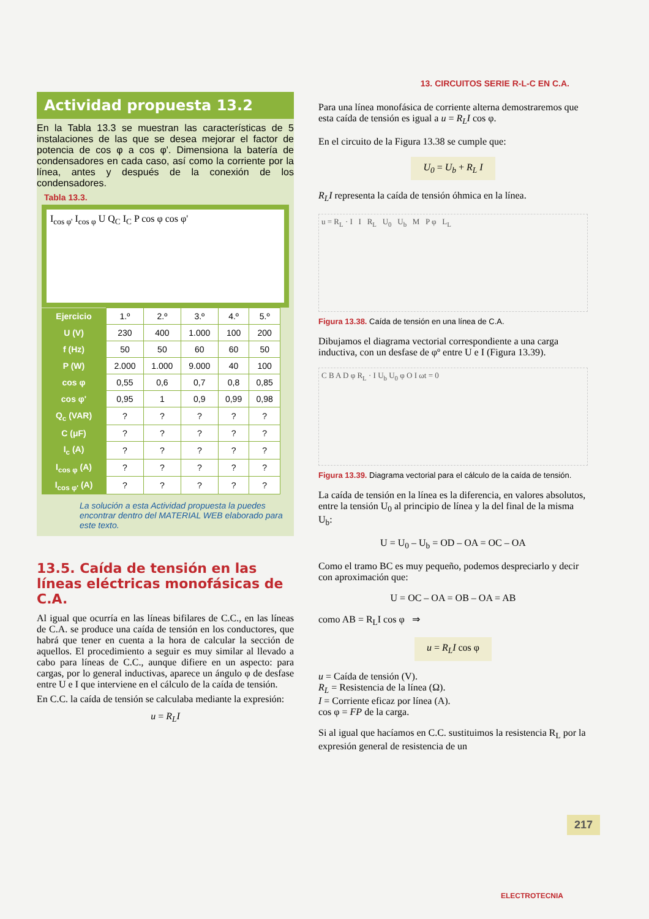13. CIRCUITOS SERIE R-L-C EN C.A.
Actividad propuesta 13.2
En la Tabla 13.3 se muestran las características de 5 instalaciones de las que se desea mejorar el factor de potencia de cos φ a cos φ'. Dimensiona la batería de condensadores en cada caso, así como la corriente por la línea, antes y después de la conexión de los condensadores.
Tabla 13.3.
I<sub>cos φ'</sub> I<sub>cos φ</sub> U Q<sub>C</sub> I<sub>C</sub> P cos φ cos φ'
| Ejercicio | 1.º | 2.º | 3.º | 4.º | 5.º |
| U (V) | 230 | 400 | 1.000 | 100 | 200 |
| f (Hz) | 50 | 50 | 60 | 60 | 50 |
| P (W) | 2.000 | 1.000 | 9.000 | 40 | 100 |
| cos φ | 0,55 | 0,6 | 0,7 | 0,8 | 0,85 |
| cos φ' | 0,95 | 1 | 0,9 | 0,99 | 0,98 |
| Q<sub>c</sub> (VAR) | ? | ? | ? | ? | ? |
| C (μF) | ? | ? | ? | ? | ? |
| I<sub>c</sub> (A) | ? | ? | ? | ? | ? |
| I<sub>cos φ</sub> (A) | ? | ? | ? | ? | ? |
| I<sub>cos φ'</sub> (A) | ? | ? | ? | ? | ? |
La solución a esta Actividad propuesta la puedes encontrar dentro del MATERIAL WEB elaborado para este texto.
13.5. Caída de tensión en las líneas eléctricas monofásicas de C.A.
Al igual que ocurría en las líneas bifilares de C.C., en las líneas de C.A. se produce una caída de tensión en los conductores, que habrá que tener en cuenta a la hora de calcular la sección de aquellos. El procedimiento a seguir es muy similar al llevado a cabo para líneas de C.C., aunque difiere en un aspecto: para cargas, por lo general inductivas, aparece un ángulo φ de desfase entre U e I que interviene en el cálculo de la caída de tensión.
En C.C. la caída de tensión se calculaba mediante la expresión:
u = R<sub>L</sub>I
Para una línea monofásica de corriente alterna demostraremos que esta caída de tensión es igual a u = R<sub>L</sub>I cos φ.
En el circuito de la Figura 13.38 se cumple que:
U<sub>0</sub> = U<sub>b</sub> + R<sub>L</sub> I
R<sub>L</sub>I representa la caída de tensión óhmica en la línea.
u = R<sub>L</sub> · I I R<sub>L</sub> U<sub>0</sub> U<sub>b</sub> M P φ L<sub>L</sub>
Figura 13.38. Caída de tensión en una línea de C.A.
Dibujamos el diagrama vectorial correspondiente a una carga inductiva, con un desfase de φº entre U e I (Figura 13.39).
C B A D φ R<sub>L</sub> · I U<sub>b</sub> U<sub>0</sub> φ O I ωt = 0
Figura 13.39. Diagrama vectorial para el cálculo de la caída de tensión.
La caída de tensión en la línea es la diferencia, en valores absolutos, entre la tensión U<sub>0</sub> al principio de línea y la del final de la misma U<sub>b</sub>:
U = U<sub>0</sub> – U<sub>b</sub> = OD – OA = OC – OA
Como el tramo BC es muy pequeño, podemos despreciarlo y decir con aproximación que:
U = OC – OA = OB – OA = AB
como AB = R<sub>L</sub>I cos φ ⇒
u = R<sub>L</sub>I cos φ
u = Caída de tensión (V).
R<sub>L</sub> = Resistencia de la línea (Ω).
I = Corriente eficaz por línea (A).
cos φ = FP de la carga.
Si al igual que hacíamos en C.C. sustituimos la resistencia R<sub>L</sub> por la expresión general de resistencia de un
217
ELECTROTECNIA